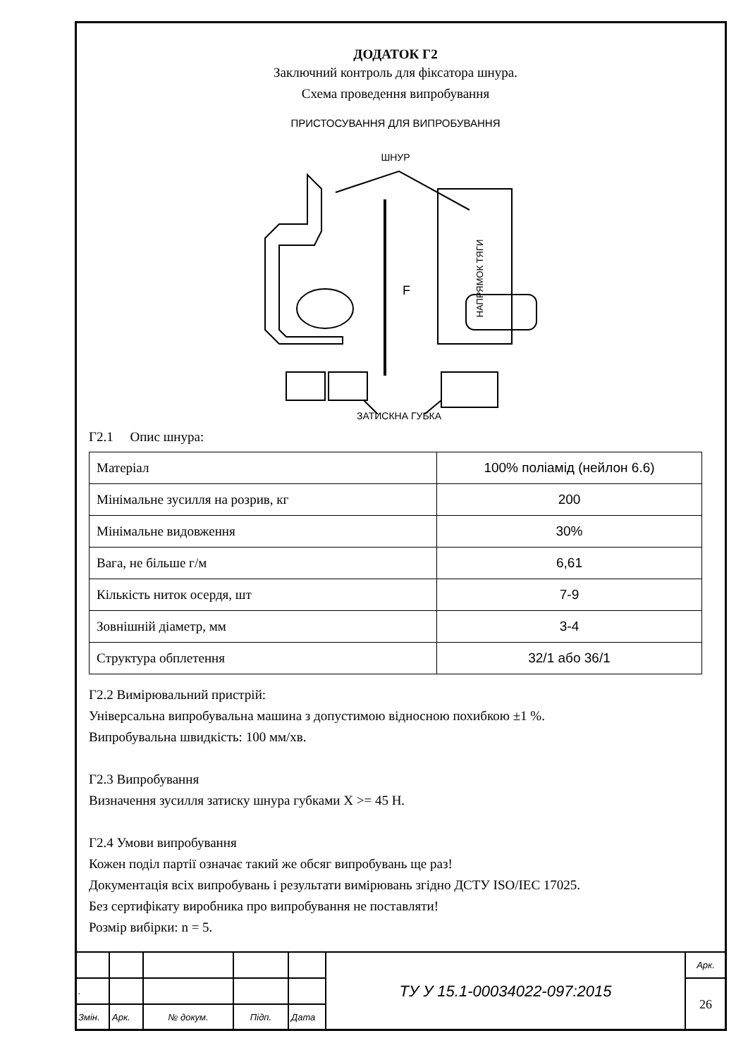ДОДАТОК Г2
Заключний контроль для фіксатора шнура.
Схема проведення випробування
ПРИСТОСУВАННЯ ДЛЯ ВИПРОБУВАННЯ
ШНУР
F
ЗАТИСКНА ГУБКА
Г2.1 Опис шнура:
НАПРЯМОК ТЯГИ
| Матеріал | 100% поліамід (нейлон 6.6) |
| Мінімальне зусилля на розрив, кг | 200 |
| Мінімальне видовження | 30% |
| Вага, не більше г/м | 6,61 |
| Кількість ниток осердя, шт | 7-9 |
| Зовнішній діаметр, мм | 3-4 |
| Структура обплетення | 32/1 або 36/1 |
Г2.2 Вимірювальний пристрій:
Універсальна випробувальна машина з допустимою відносною похибкою ±1 %.
Випробувальна швидкість: 100 мм/хв.
Г2.3 Випробування
Визначення зусилля затиску шнура губками X >= 45 Н.
Г2.4 Умови випробування
Кожен поділ партії означає такий же обсяг випробувань ще раз!
Документація всіх випробувань і результати вимірювань згідно ДСТУ ISO/IEC 17025.
Без сертифікату виробника про випробування не поставляти!
Розмір вибірки: n = 5.
| | | | | | ТУ У 15.1-00034022-097:2015 | Арк. |
| . | | | | | | 26 |
| Змін. | Арк. | № докум. | Підп. | Дата | | |